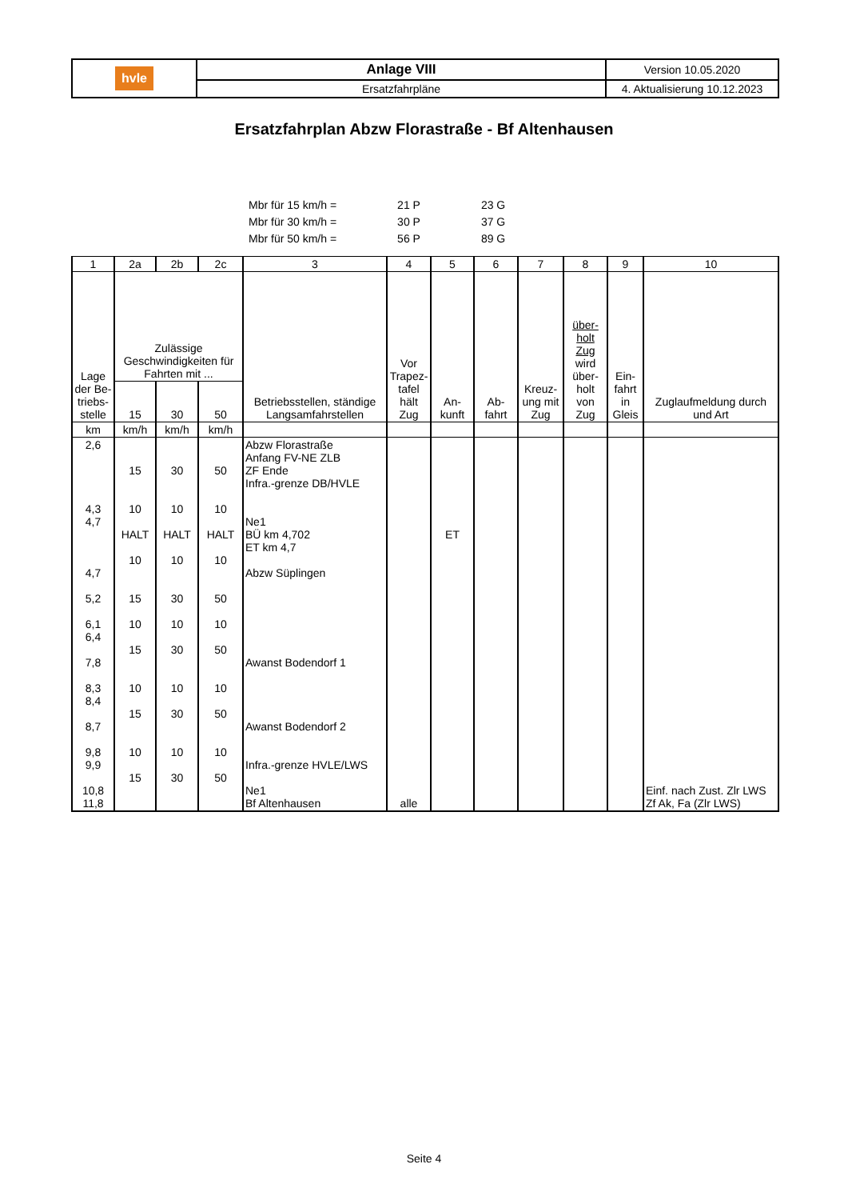| hvle | Anlage VIII | Version 10.05.2020 |
| | Ersatzfahrpläne | 4. Aktualisierung 10.12.2023 |
Ersatzfahrplan Abzw Florastraße - Bf Altenhausen
| Mbr für 15 km/h = | 21 P | 23 G |
| Mbr für 30 km/h = | 30 P | 37 G |
| Mbr für 50 km/h = | 56 P | 89 G |
| 1 | 2a | 2b | 2c | 3 | 4 | 5 | 6 | 7 | 8 | 9 | 10 |
| --- | --- | --- | --- | --- | --- | --- | --- | --- | --- | --- | --- |
| Lage der Be-triebs-stelle | Zulässige Geschwindigkeiten für Fahrten mit ... | | | Betriebsstellen, ständige Langsamfahrstellen | Vor Trapez-tafel hält Zug | An-kunft | Ab-fahrt | Kreuz-ung mit Zug | über-holt Zug wird über-holt von Zug | Ein-fahrt in Gleis | Zuglaufmeldung durch und Art |
| | 15 | 30 | 50 | | | | | | | | |
| km | km/h | km/h | km/h | | | | | | | | |
| 2,6 4,3 4,7 4,7 5,2 6,1 6,4 7,8 8,3 8,4 8,7 9,8 9,9 10,8 11,8 | 15 10 HALT 10 15 10 15 10 15 10 15 | 30 10 HALT 10 30 10 30 10 30 10 30 | 50 10 HALT 10 50 10 50 10 50 10 50 | Abzw Florastraße Anfang FV-NE ZLB ZF Ende Infra.-grenze DB/HVLE Ne1 BÜ km 4,702 ET km 4,7 Abzw Süplingen Awanst Bodendorf 1 Awanst Bodendorf 2 Infra.-grenze HVLE/LWS Ne1 Bf Altenhausen | alle | ET | | | | | Einf. nach Zust. Zlr LWS Zf Ak, Fa (Zlr LWS) |
Seite 4